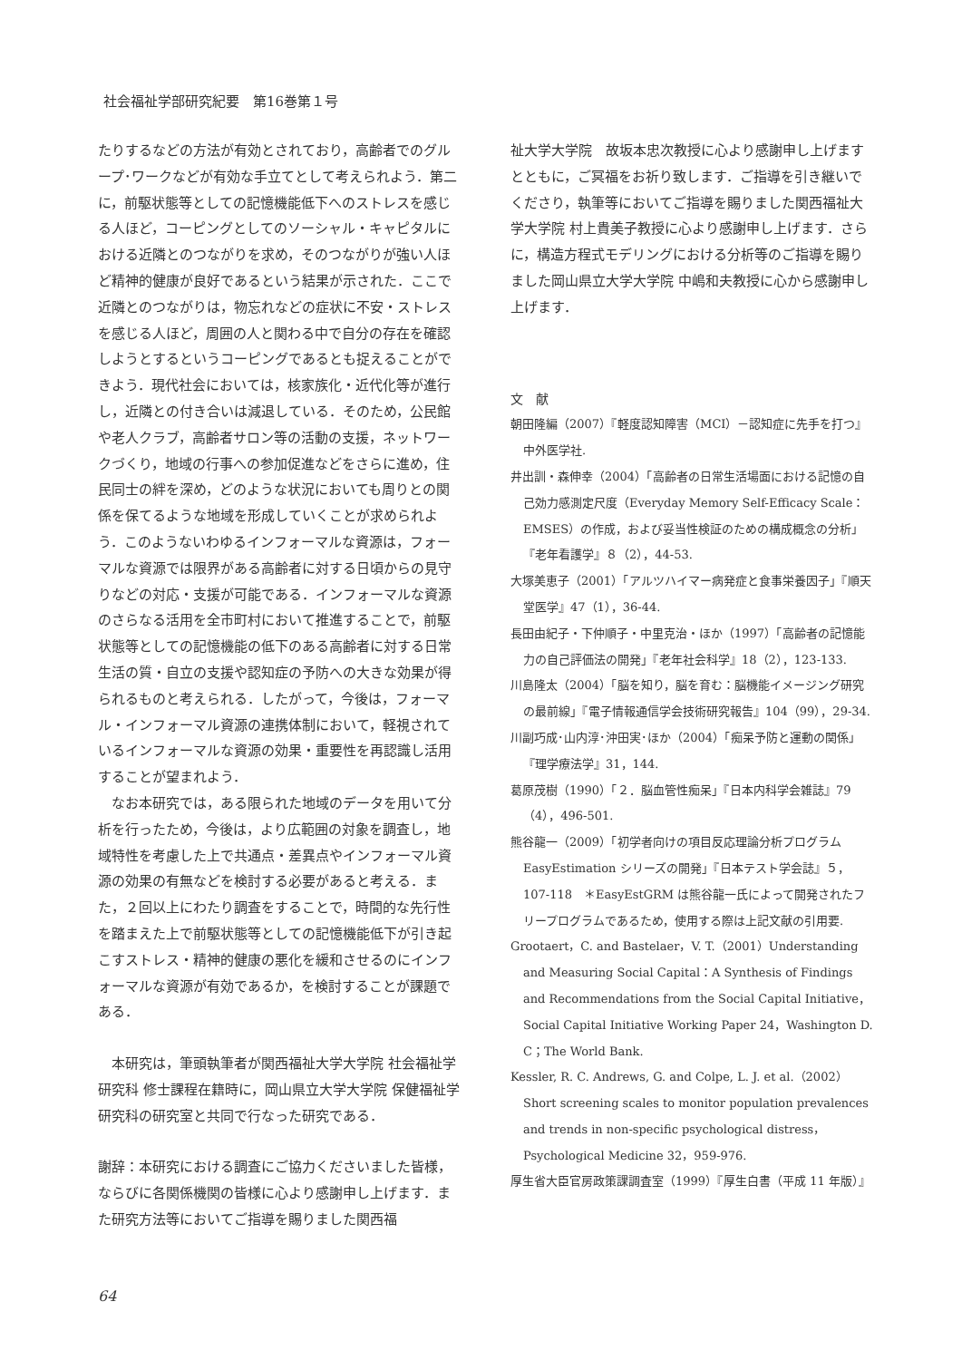社会福祉学部研究紀要　第16巻第１号
たりするなどの方法が有効とされており，高齢者でのグループ･ワークなどが有効な手立てとして考えられよう．第二に，前駆状態等としての記憶機能低下へのストレスを感じる人ほど，コーピングとしてのソーシャル・キャピタルにおける近隣とのつながりを求め，そのつながりが強い人ほど精神的健康が良好であるという結果が示された．ここで近隣とのつながりは，物忘れなどの症状に不安・ストレスを感じる人ほど，周囲の人と関わる中で自分の存在を確認しようとするというコーピングであるとも捉えることができよう．現代社会においては，核家族化・近代化等が進行し，近隣との付き合いは減退している．そのため，公民館や老人クラブ，高齢者サロン等の活動の支援，ネットワークづくり，地域の行事への参加促進などをさらに進め，住民同士の絆を深め，どのような状況においても周りとの関係を保てるような地域を形成していくことが求められよう．このようないわゆるインフォーマルな資源は，フォーマルな資源では限界がある高齢者に対する日頃からの見守りなどの対応・支援が可能である．インフォーマルな資源のさらなる活用を全市町村において推進することで，前駆状態等としての記憶機能の低下のある高齢者に対する日常生活の質・自立の支援や認知症の予防への大きな効果が得られるものと考えられる．したがって，今後は，フォーマル・インフォーマル資源の連携体制において，軽視されているインフォーマルな資源の効果・重要性を再認識し活用することが望まれよう．
　なお本研究では，ある限られた地域のデータを用いて分析を行ったため，今後は，より広範囲の対象を調査し，地域特性を考慮した上で共通点・差異点やインフォーマル資源の効果の有無などを検討する必要があると考える．また，２回以上にわたり調査をすることで，時間的な先行性を踏まえた上で前駆状態等としての記憶機能低下が引き起こすストレス・精神的健康の悪化を緩和させるのにインフォーマルな資源が有効であるか，を検討することが課題である．
　本研究は，筆頭執筆者が関西福祉大学大学院 社会福祉学研究科 修士課程在籍時に，岡山県立大学大学院 保健福祉学研究科の研究室と共同で行なった研究である．
謝辞：本研究における調査にご協力くださいました皆様，ならびに各関係機関の皆様に心より感謝申し上げます．また研究方法等においてご指導を賜りました関西福
祉大学大学院　故坂本忠次教授に心より感謝申し上げますとともに，ご冥福をお祈り致します．ご指導を引き継いでくださり，執筆等においてご指導を賜りました関西福祉大学大学院 村上貴美子教授に心より感謝申し上げます．さらに，構造方程式モデリングにおける分析等のご指導を賜りました岡山県立大学大学院 中嶋和夫教授に心から感謝申し上げます．
文　献
朝田隆編（2007）『軽度認知障害（MCI）－認知症に先手を打つ』中外医学社.
井出訓・森伸幸（2004）「高齢者の日常生活場面における記憶の自己効力感測定尺度（Everyday Memory Self-Efficacy Scale：EMSES）の作成，および妥当性検証のための構成概念の分析」『老年看護学』８（2），44-53.
大塚美恵子（2001）「アルツハイマー病発症と食事栄養因子」『順天堂医学』47（1），36-44.
長田由紀子・下仲順子・中里克治・ほか（1997）「高齢者の記憶能力の自己評価法の開発」『老年社会科学』18（2），123-133.
川島隆太（2004）「脳を知り，脳を育む：脳機能イメージング研究の最前線」『電子情報通信学会技術研究報告』104（99），29-34.
川副巧成･山内淳･沖田実･ほか（2004）「痴呆予防と運動の関係」『理学療法学』31，144.
葛原茂樹（1990）「２．脳血管性痴呆」『日本内科学会雑誌』79（4），496-501.
熊谷龍一（2009）「初学者向けの項目反応理論分析プログラム EasyEstimation シリーズの開発」『日本テスト学会誌』５，107-118　＊EasyEstGRM は熊谷龍一氏によって開発されたフリープログラムであるため，使用する際は上記文献の引用要.
Grootaert，C. and Bastelaer，V. T.（2001）Understanding and Measuring Social Capital：A Synthesis of Findings and Recommendations from the Social Capital Initiative，Social Capital Initiative Working Paper 24，Washington D. C；The World Bank.
Kessler, R. C. Andrews, G. and Colpe, L. J. et al.（2002）Short screening scales to monitor population prevalences and trends in non-specific psychological distress，Psychological Medicine 32，959-976.
厚生省大臣官房政策課調査室（1999）『厚生白書（平成 11 年版）』
64